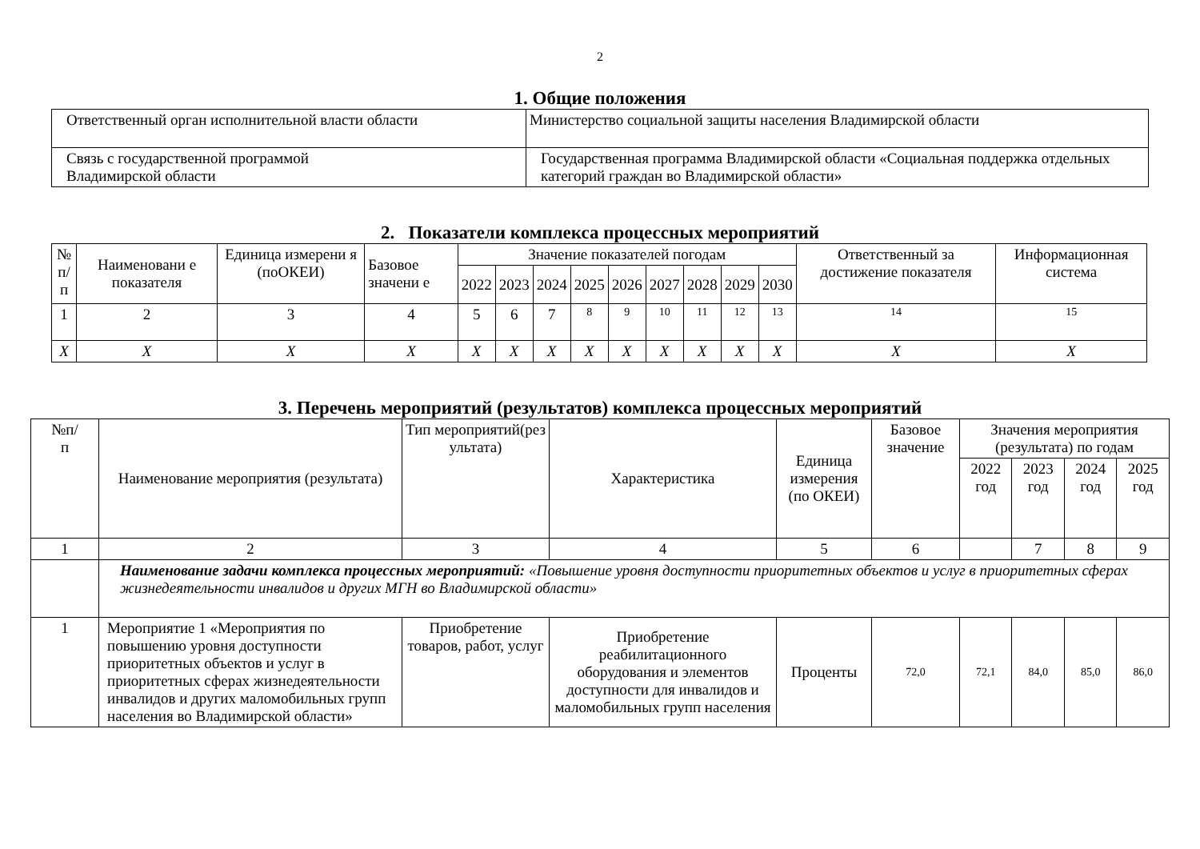2
1. Общие положения
| Ответственный орган исполнительной власти области | Министерство социальной защиты населения Владимирской области |
| Связь с государственной программой Владимирской области | Государственная программа Владимирской области «Социальная поддержка отдельных категорий граждан во Владимирской области» |
2. Показатели комплекса процессных мероприятий
| № п/п | Наименовани е показателя | Единица измерени я (поОКЕИ) | Базовое значени е | Значение показателей погодам | | | | | | | | | Ответственный за достижение показателя | Информационная система |
| --- | --- | --- | --- | --- | --- | --- | --- | --- | --- | --- | --- | --- | --- | --- |
| | | | | 2022 | 2023 | 2024 | 2025 | 2026 | 2027 | 2028 | 2029 | 2030 | | |
| 1 | 2 | 3 | 4 | 5 | 6 | 7 | 8 | 9 | 10 | 11 | 12 | 13 | 14 | 15 |
| X | X | X | X | X | X | X | X | X | X | X | X | X | X | X |
3. Перечень мероприятий (результатов) комплекса процессных мероприятий
| №п/ п | Наименование мероприятия (результата) | Тип мероприятий(рез ультата) | Характеристика | Единица измерения (по ОКЕИ) | Базовое значение | Значения мероприятия (результата) по годам | | | |
| --- | --- | --- | --- | --- | --- | --- | --- | --- | --- |
| | | | | | | 2022 год | 2023 год | 2024 год | 2025 год |
| 1 | 2 | 3 | 4 | 5 | 6 | | 7 | 8 | 9 |
| | Наименование задачи комплекса процессных мероприятий: «Повышение уровня доступности приоритетных объектов и услуг в приоритетных сферах жизнедеятельности инвалидов и других МГН во Владимирской области» | | | | | | | | |
| 1 | Мероприятие 1 «Мероприятия по повышению уровня доступности приоритетных объектов и услуг в приоритетных сферах жизнедеятельности инвалидов и других маломобильных групп населения во Владимирской области» | Приобретение товаров, работ, услуг | Приобретение реабилитационного оборудования и элементов доступности для инвалидов и маломобильных групп населения | Проценты | 72,0 | 72,1 | 84,0 | 85,0 | 86,0 |